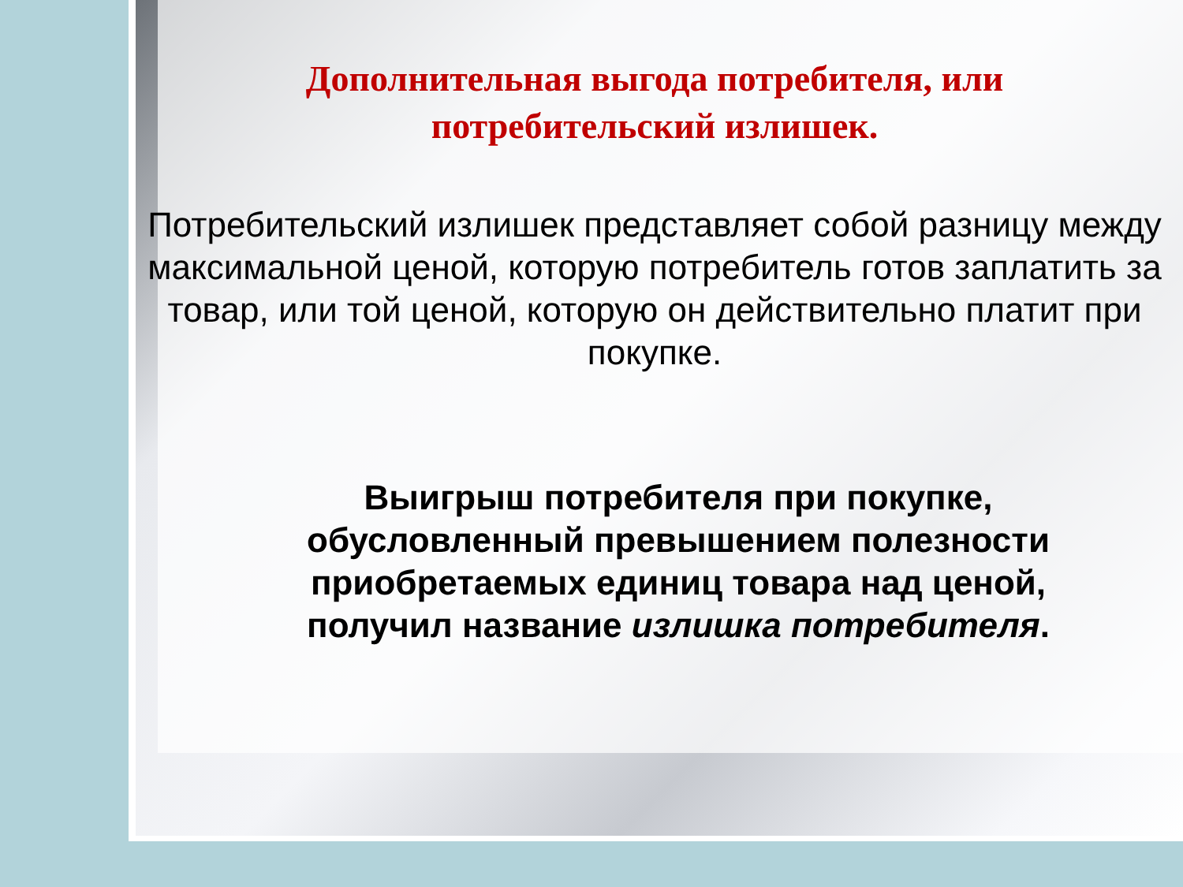Дополнительная выгода потребителя, или
потребительский излишек.
Потребительский излишек представляет собой разницу между максимальной ценой, которую потребитель готов заплатить за товар, или той ценой, которую он действительно платит при покупке.
Выигрыш потребителя при покупке, обусловленный превышением полезности приобретаемых единиц товара над ценой, получил название излишка потребителя.